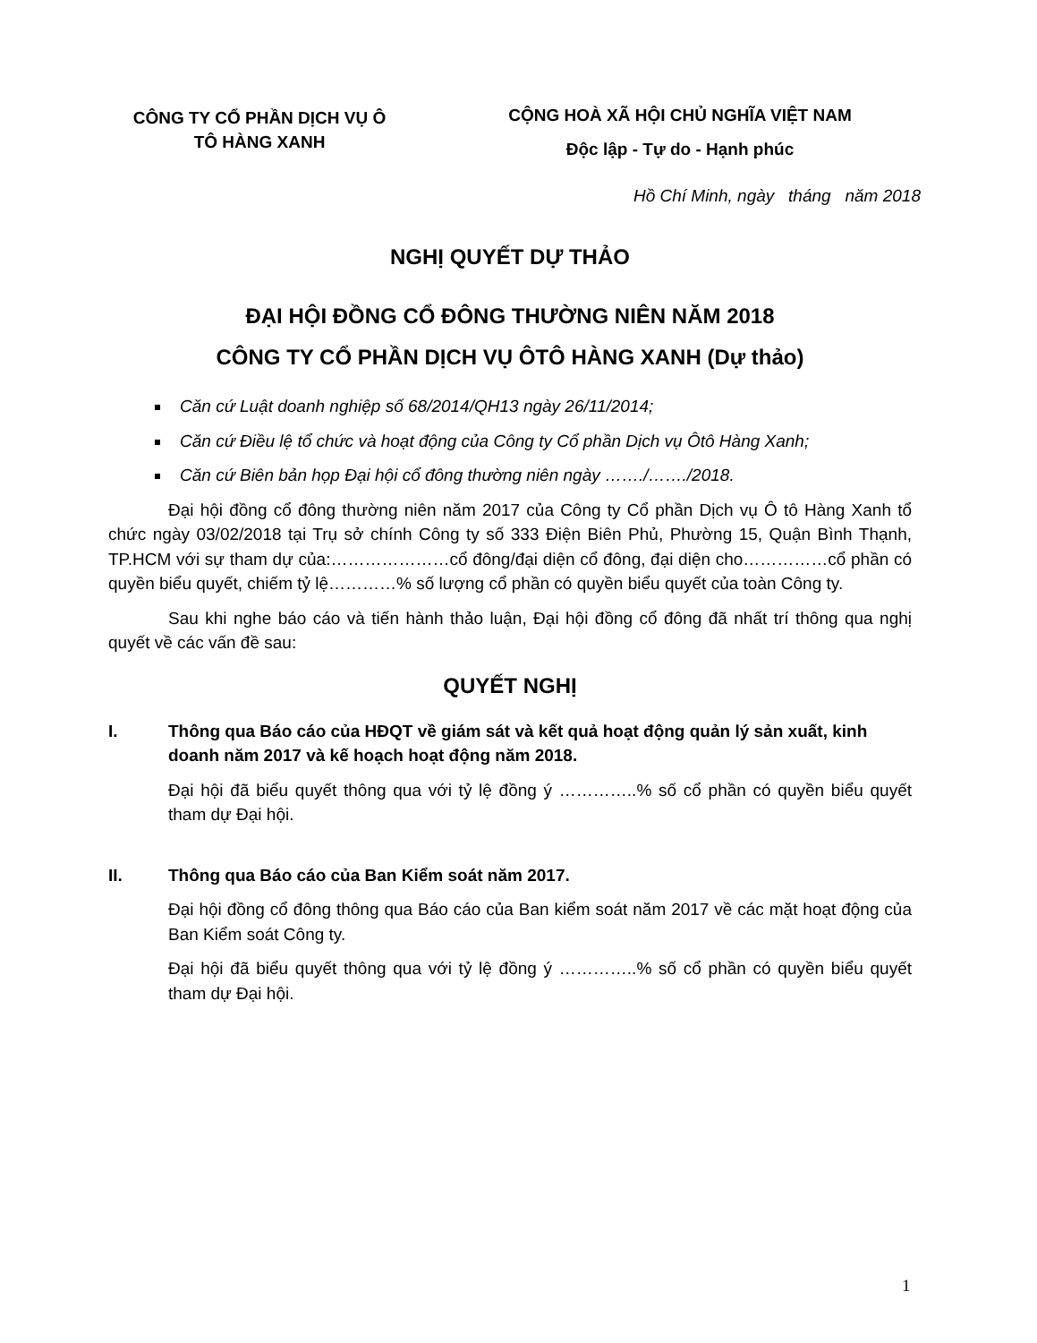CÔNG TY CỔ PHẦN DỊCH VỤ Ô
TÔ HÀNG XANH
CỘNG HOÀ XÃ HỘI CHỦ NGHĨA VIỆT NAM
Độc lập - Tự do - Hạnh phúc
Hồ Chí Minh, ngày tháng năm 2018
NGHỊ QUYẾT DỰ THẢO
ĐẠI HỘI ĐỒNG CỔ ĐÔNG THƯỜNG NIÊN NĂM 2018
CÔNG TY CỔ PHẦN DỊCH VỤ ÔTÔ HÀNG XANH (Dự thảo)
Căn cứ Luật doanh nghiệp số 68/2014/QH13 ngày 26/11/2014;
Căn cứ Điều lệ tổ chức và hoạt động của Công ty Cổ phần Dịch vụ Ôtô Hàng Xanh;
Căn cứ Biên bản họp Đại hội cổ đông thường niên ngày ……./……./2018.
Đại hội đồng cổ đông thường niên năm 2017 của Công ty Cổ phần Dịch vụ Ô tô Hàng Xanh tổ chức ngày 03/02/2018 tại Trụ sở chính Công ty số 333 Điện Biên Phủ, Phường 15, Quận Bình Thạnh, TP.HCM với sự tham dự của:…………………cổ đông/đại diện cổ đông, đại diện cho……………cổ phần có quyền biểu quyết, chiếm tỷ lệ…………% số lượng cổ phần có quyền biểu quyết của toàn Công ty.
Sau khi nghe báo cáo và tiến hành thảo luận, Đại hội đồng cổ đông đã nhất trí thông qua nghị quyết về các vấn đề sau:
QUYẾT NGHỊ
I. Thông qua Báo cáo của HĐQT về giám sát và kết quả hoạt động quản lý sản xuất, kinh doanh năm 2017 và kế hoạch hoạt động năm 2018.
Đại hội đã biểu quyết thông qua với tỷ lệ đồng ý …………..% số cổ phần có quyền biểu quyết tham dự Đại hội.
II. Thông qua Báo cáo của Ban Kiểm soát năm 2017.
Đại hội đồng cổ đông thông qua Báo cáo của Ban kiểm soát năm 2017 về các mặt hoạt động của Ban Kiểm soát Công ty.
Đại hội đã biểu quyết thông qua với tỷ lệ đồng ý …………..% số cổ phần có quyền biểu quyết tham dự Đại hội.
1